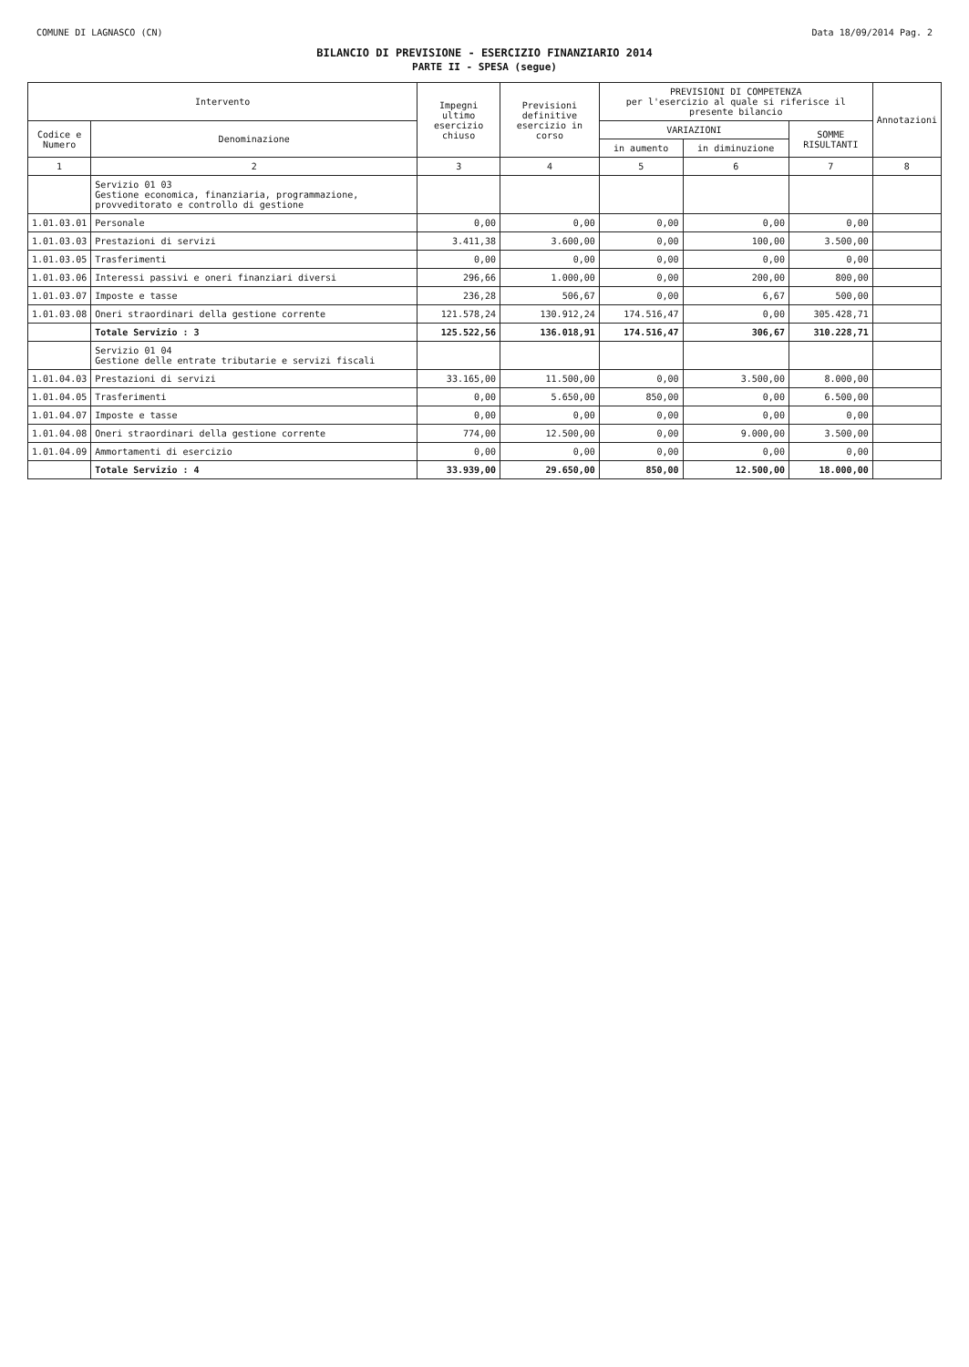COMUNE DI LAGNASCO (CN) Data 18/09/2014 Pag. 2
BILANCIO DI PREVISIONE - ESERCIZIO FINANZIARIO 2014
PARTE II - SPESA (segue)
| Intervento | | Impegni ultimo esercizio chiuso | Previsioni definitive esercizio in corso | PREVISIONI DI COMPETENZA per l'esercizio al quale si riferisce il presente bilancio | | | Annotazioni |
| --- | --- | --- | --- | --- | --- | --- | --- |
| Codice e Numero | Denominazione | | | VARIAZIONI | | SOMME RISULTANTI | |
| | | | | in aumento | in diminuzione | | |
| 1 | 2 | 3 | 4 | 5 | 6 | 7 | 8 |
| | Servizio 01 03 Gestione economica, finanziaria, programmazione, provveditorato e controllo di gestione | | | | | | |
| 1.01.03.01 | Personale | 0,00 | 0,00 | 0,00 | 0,00 | 0,00 | |
| 1.01.03.03 | Prestazioni di servizi | 3.411,38 | 3.600,00 | 0,00 | 100,00 | 3.500,00 | |
| 1.01.03.05 | Trasferimenti | 0,00 | 0,00 | 0,00 | 0,00 | 0,00 | |
| 1.01.03.06 | Interessi passivi e oneri finanziari diversi | 296,66 | 1.000,00 | 0,00 | 200,00 | 800,00 | |
| 1.01.03.07 | Imposte e tasse | 236,28 | 506,67 | 0,00 | 6,67 | 500,00 | |
| 1.01.03.08 | Oneri straordinari della gestione corrente | 121.578,24 | 130.912,24 | 174.516,47 | 0,00 | 305.428,71 | |
| | Totale Servizio : 3 | 125.522,56 | 136.018,91 | 174.516,47 | 306,67 | 310.228,71 | |
| | Servizio 01 04 Gestione delle entrate tributarie e servizi fiscali | | | | | | |
| 1.01.04.03 | Prestazioni di servizi | 33.165,00 | 11.500,00 | 0,00 | 3.500,00 | 8.000,00 | |
| 1.01.04.05 | Trasferimenti | 0,00 | 5.650,00 | 850,00 | 0,00 | 6.500,00 | |
| 1.01.04.07 | Imposte e tasse | 0,00 | 0,00 | 0,00 | 0,00 | 0,00 | |
| 1.01.04.08 | Oneri straordinari della gestione corrente | 774,00 | 12.500,00 | 0,00 | 9.000,00 | 3.500,00 | |
| 1.01.04.09 | Ammortamenti di esercizio | 0,00 | 0,00 | 0,00 | 0,00 | 0,00 | |
| | Totale Servizio : 4 | 33.939,00 | 29.650,00 | 850,00 | 12.500,00 | 18.000,00 | |